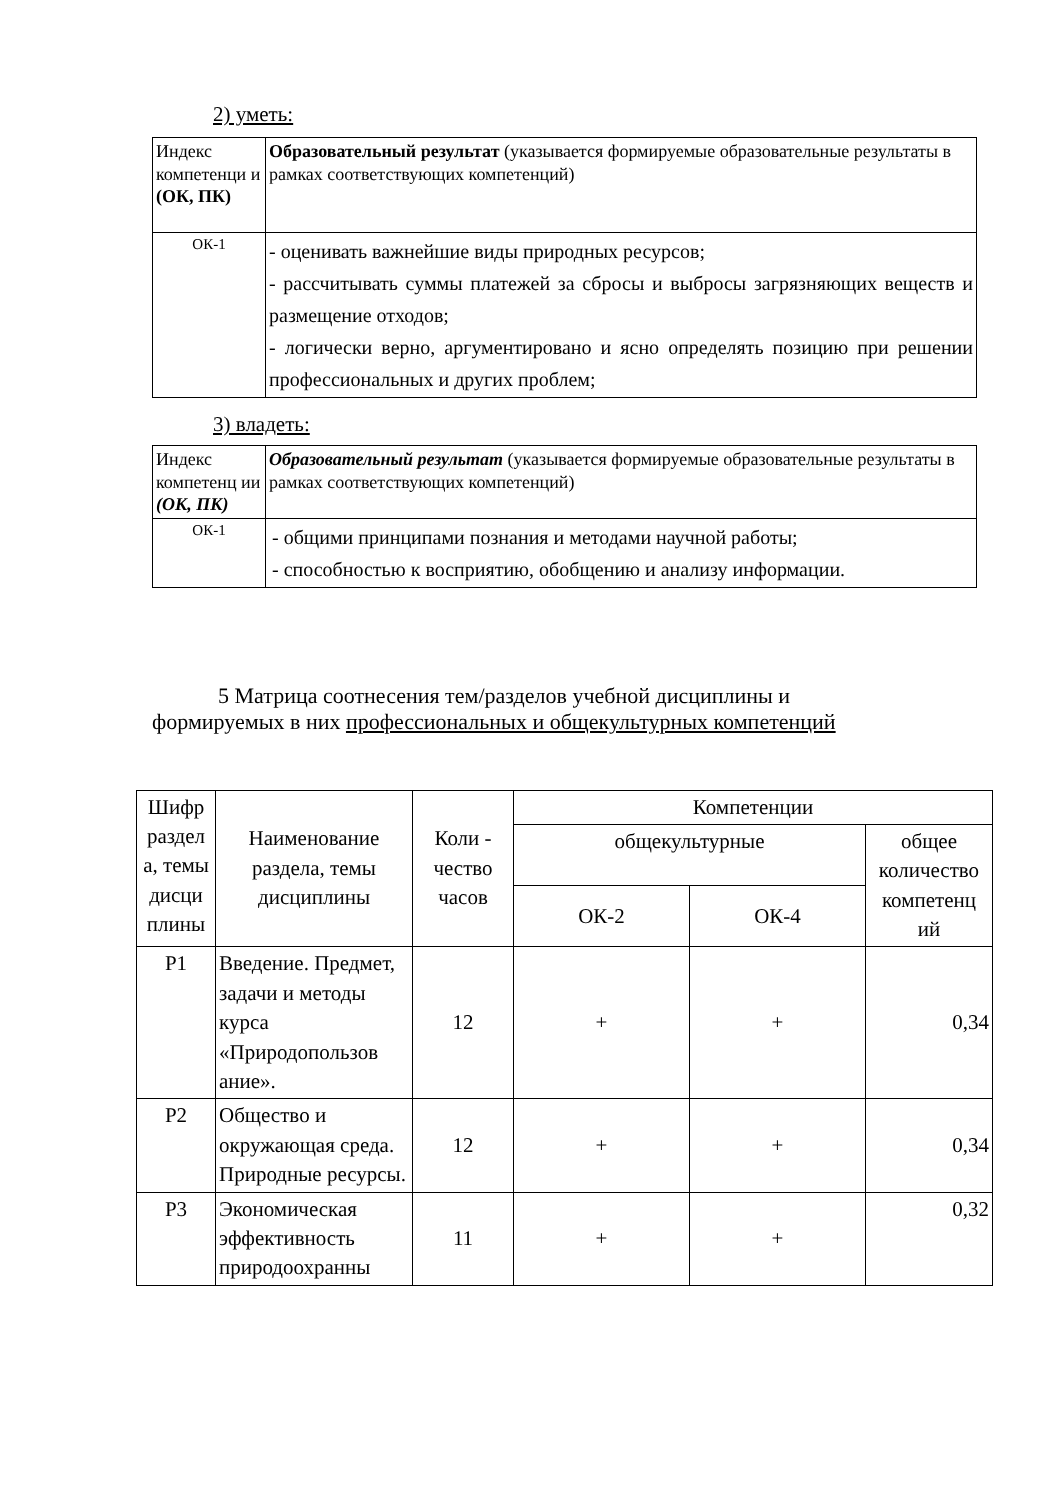2) уметь:
| Индекс компетенци и (ОК, ПК) | Образовательный результат (указывается формируемые образовательные результаты в рамках соответствующих компетенций) |
| ОК-1 | - оценивать важнейшие виды природных ресурсов; - рассчитывать суммы платежей за сбросы и выбросы загрязняющих веществ и размещение отходов; - логически верно, аргументировано и ясно определять позицию при решении профессиональных и других проблем; |
3) владеть:
| Индекс компетенц ии (ОК, ПК) | Образовательный результат (указывается формируемые образовательные результаты в рамках соответствующих компетенций) |
| ОК-1 | - общими принципами познания и методами научной работы; - способностью к восприятию, обобщению и анализу информации. |
5 Матрица соотнесения тем/разделов учебной дисциплины и
формируемых в них профессиональных и общекультурных компетенций
| Шифр раздел а, темы дисци плины | Наименование раздела, темы дисциплины | Коли - чество часов | Компетенции | | |
| --- | --- | --- | --- | --- | --- |
| | | | общекультурные | | общее количество компетенц ий |
| | | | ОК-2 | ОК-4 | |
| Р1 | Введение. Предмет, задачи и методы курса «Природопользов ание». | 12 | + | + | 0,34 |
| Р2 | Общество и окружающая среда. Природные ресурсы. | 12 | + | + | 0,34 |
| Р3 | Экономическая эффективность природоохранны | 11 | + | + | 0,32 |